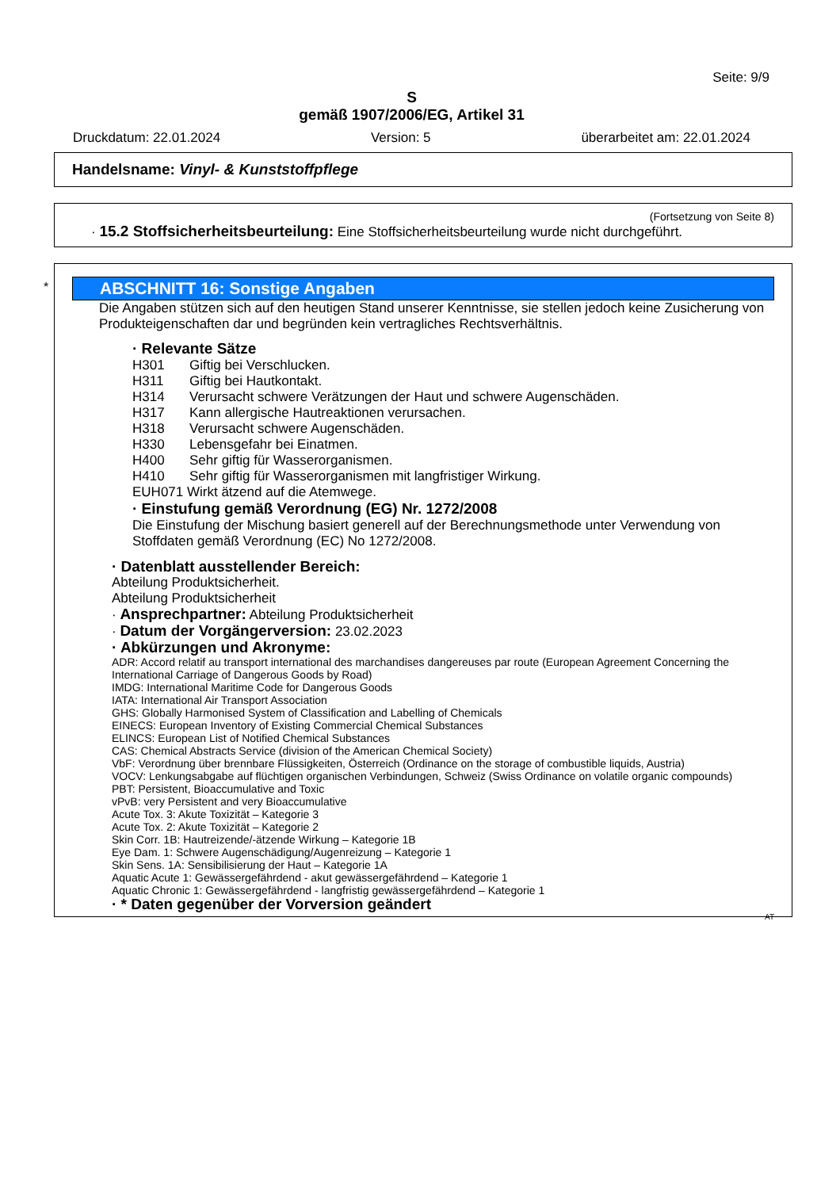Seite: 9/9
S
gemäß 1907/2006/EG, Artikel 31
Druckdatum: 22.01.2024 Version: 5 überarbeitet am: 22.01.2024
Handelsname: Vinyl- & Kunststoffpflege
(Fortsetzung von Seite 8)
· 15.2 Stoffsicherheitsbeurteilung: Eine Stoffsicherheitsbeurteilung wurde nicht durchgeführt.
*
ABSCHNITT 16: Sonstige Angaben
Die Angaben stützen sich auf den heutigen Stand unserer Kenntnisse, sie stellen jedoch keine Zusicherung von Produkteigenschaften dar und begründen kein vertragliches Rechtsverhältnis.
· Relevante Sätze
H301 Giftig bei Verschlucken.
H311 Giftig bei Hautkontakt.
H314 Verursacht schwere Verätzungen der Haut und schwere Augenschäden.
H317 Kann allergische Hautreaktionen verursachen.
H318 Verursacht schwere Augenschäden.
H330 Lebensgefahr bei Einatmen.
H400 Sehr giftig für Wasserorganismen.
H410 Sehr giftig für Wasserorganismen mit langfristiger Wirkung.
EUH071 Wirkt ätzend auf die Atemwege.
· Einstufung gemäß Verordnung (EG) Nr. 1272/2008
Die Einstufung der Mischung basiert generell auf der Berechnungsmethode unter Verwendung von Stoffdaten gemäß Verordnung (EC) No 1272/2008.
· Datenblatt ausstellender Bereich:
Abteilung Produktsicherheit.
Abteilung Produktsicherheit
· Ansprechpartner: Abteilung Produktsicherheit
· Datum der Vorgängerversion: 23.02.2023
· Abkürzungen und Akronyme:
ADR: Accord relatif au transport international des marchandises dangereuses par route (European Agreement Concerning the International Carriage of Dangerous Goods by Road)
IMDG: International Maritime Code for Dangerous Goods
IATA: International Air Transport Association
GHS: Globally Harmonised System of Classification and Labelling of Chemicals
EINECS: European Inventory of Existing Commercial Chemical Substances
ELINCS: European List of Notified Chemical Substances
CAS: Chemical Abstracts Service (division of the American Chemical Society)
VbF: Verordnung über brennbare Flüssigkeiten, Österreich (Ordinance on the storage of combustible liquids, Austria)
VOCV: Lenkungsabgabe auf flüchtigen organischen Verbindungen, Schweiz (Swiss Ordinance on volatile organic compounds)
PBT: Persistent, Bioaccumulative and Toxic
vPvB: very Persistent and very Bioaccumulative
Acute Tox. 3: Akute Toxizität – Kategorie 3
Acute Tox. 2: Akute Toxizität – Kategorie 2
Skin Corr. 1B: Hautreizende/-ätzende Wirkung – Kategorie 1B
Eye Dam. 1: Schwere Augenschädigung/Augenreizung – Kategorie 1
Skin Sens. 1A: Sensibilisierung der Haut – Kategorie 1A
Aquatic Acute 1: Gewässergefährdend - akut gewässergefährdend – Kategorie 1
Aquatic Chronic 1: Gewässergefährdend - langfristig gewässergefährdend – Kategorie 1
· * Daten gegenüber der Vorversion geändert
AT